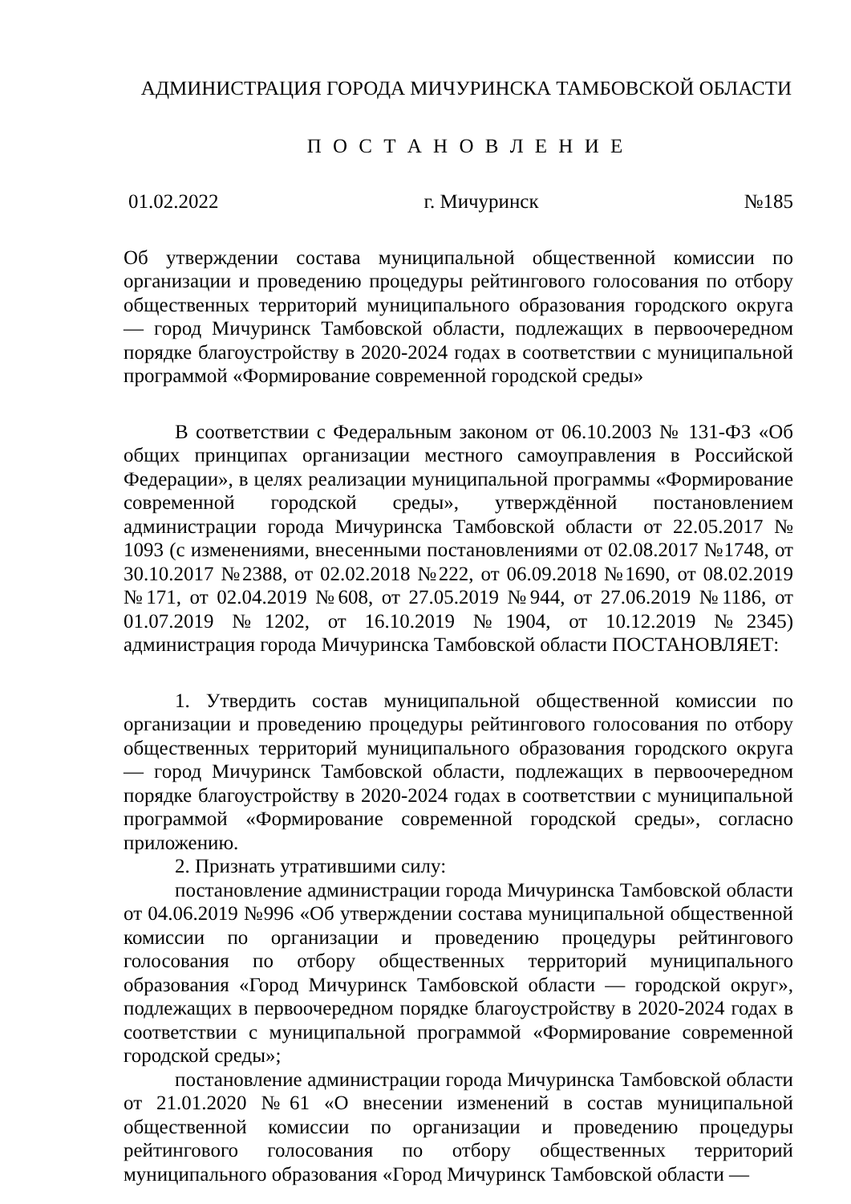АДМИНИСТРАЦИЯ ГОРОДА МИЧУРИНСКА ТАМБОВСКОЙ ОБЛАСТИ
П О С Т А Н О В Л Е Н И Е
01.02.2022 г. Мичуринск №185
Об утверждении состава муниципальной общественной комиссии по организации и проведению процедуры рейтингового голосования по отбору общественных территорий муниципального образования городского округа — город Мичуринск Тамбовской области, подлежащих в первоочередном порядке благоустройству в 2020-2024 годах в соответствии с муниципальной программой «Формирование современной городской среды»
В соответствии с Федеральным законом от 06.10.2003 № 131-ФЗ «Об общих принципах организации местного самоуправления в Российской Федерации», в целях реализации муниципальной программы «Формирование современной городской среды», утверждённой постановлением администрации города Мичуринска Тамбовской области от 22.05.2017 № 1093 (с изменениями, внесенными постановлениями от 02.08.2017 №1748, от 30.10.2017 №2388, от 02.02.2018 №222, от 06.09.2018 №1690, от 08.02.2019 №171, от 02.04.2019 №608, от 27.05.2019 №944, от 27.06.2019 №1186, от 01.07.2019 №1202, от 16.10.2019 №1904, от 10.12.2019 №2345) администрация города Мичуринска Тамбовской области ПОСТАНОВЛЯЕТ:
1. Утвердить состав муниципальной общественной комиссии по организации и проведению процедуры рейтингового голосования по отбору общественных территорий муниципального образования городского округа — город Мичуринск Тамбовской области, подлежащих в первоочередном порядке благоустройству в 2020-2024 годах в соответствии с муниципальной программой «Формирование современной городской среды», согласно приложению.
2. Признать утратившими силу:
постановление администрации города Мичуринска Тамбовской области от 04.06.2019 №996 «Об утверждении состава муниципальной общественной комиссии по организации и проведению процедуры рейтингового голосования по отбору общественных территорий муниципального образования «Город Мичуринск Тамбовской области — городской округ», подлежащих в первоочередном порядке благоустройству в 2020-2024 годах в соответствии с муниципальной программой «Формирование современной городской среды»;
постановление администрации города Мичуринска Тамбовской области от 21.01.2020 №61 «О внесении изменений в состав муниципальной общественной комиссии по организации и проведению процедуры рейтингового голосования по отбору общественных территорий муниципального образования «Город Мичуринск Тамбовской области —